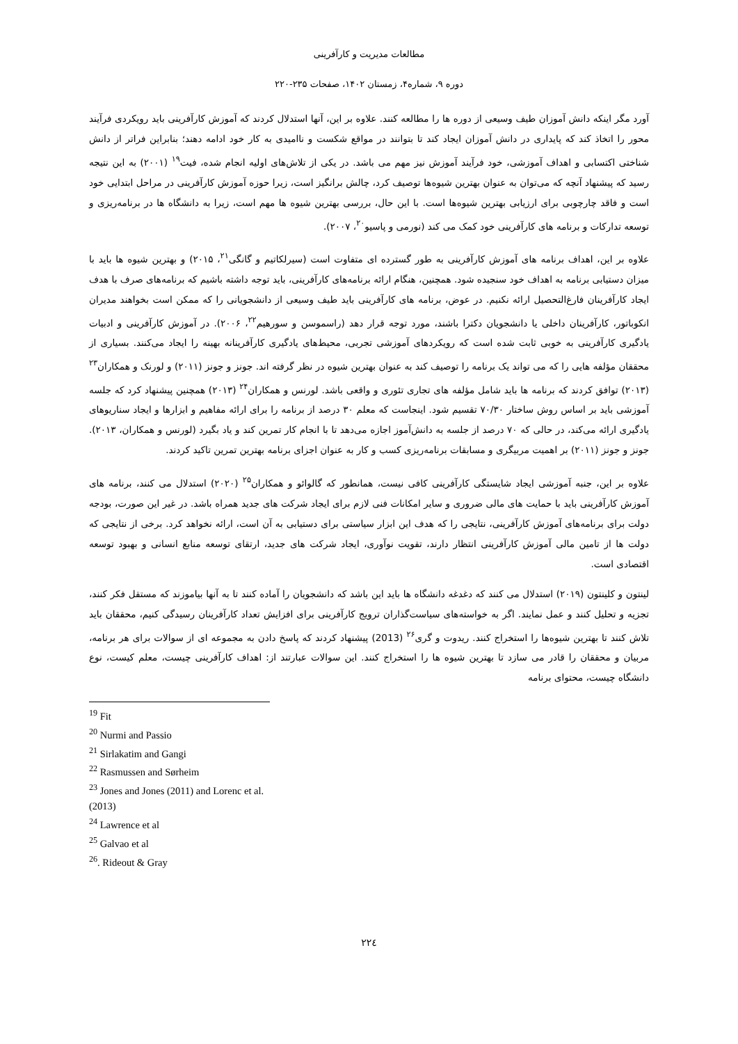مطالعات مدیریت و کارآفرینی
دوره ۹، شماره۴، زمستان ۱۴۰۲، صفحات ۲۳۵-۲۲۰
آورد مگر اینکه دانش آموزان طیف وسیعی از دوره ها را مطالعه کنند. علاوه بر این، آنها استدلال کردند که آموزش کارآفرینی باید رویکردی فرآیند محور را اتخاذ کند که پایداری در دانش آموزان ایجاد کند تا بتوانند در مواقع شکست و ناامیدی به کار خود ادامه دهند؛ بنابراین فراتر از دانش شناختی اکتسابی و اهداف آموزشی، خود فرآیند آموزش نیز مهم می باشد. در یکی از تلاش‌های اولیه انجام شده، فیت<sup>۱۹</sup> (۲۰۰۱) به این نتیجه رسید که پیشنهاد آنچه که می‌توان به عنوان بهترین شیوه‌ها توصیف کرد، چالش برانگیز است، زیرا حوزه آموزش کارآفرینی در مراحل ابتدایی خود است و فاقد چارچوبی برای ارزیابی بهترین شیوه‌ها است. با این حال، بررسی بهترین شیوه ها مهم است، زیرا به دانشگاه ها در برنامه‌ریزی و توسعه تدارکات و برنامه های کارآفرینی خود کمک می کند (نورمی و پاسیو<sup>۲۰</sup>، ۲۰۰۷).
علاوه بر این، اهداف برنامه های آموزش کارآفرینی به طور گسترده ای متفاوت است (سیرلکاتیم و گانگی<sup>۲۱</sup>، ۲۰۱۵) و بهترین شیوه ها باید با میزان دستیابی برنامه به اهداف خود سنجیده شود. همچنین، هنگام ارائه برنامه‌های کارآفرینی، باید توجه داشته باشیم که برنامه‌های صرف با هدف ایجاد کارآفرینان فارغ‌التحصیل ارائه نکنیم. در عوض، برنامه های کارآفرینی باید طیف وسیعی از دانشجویانی را که ممکن است بخواهند مدیران انکوباتور، کارآفرینان داخلی یا دانشجویان دکترا باشند، مورد توجه قرار دهد (راسموسن و سورهیم<sup>۲۲</sup>، ۲۰۰۶). در آموزش کارآفرینی و ادبیات یادگیری کارآفرینی به خوبی ثابت شده است که رویکردهای آموزشی تجربی، محیط‌های یادگیری کارآفرینانه بهینه را ایجاد می‌کنند. بسیاری از محققان مؤلفه هایی را که می تواند یک برنامه را توصیف کند به عنوان بهترین شیوه در نظر گرفته اند. جونز و جونز (۲۰۱۱) و لورنک و همکاران<sup>۲۳</sup> (۲۰۱۳) توافق کردند که برنامه ها باید شامل مؤلفه های تجاری تئوری و واقعی باشد. لورنس و همکاران<sup>۲۴</sup> (۲۰۱۳) همچنین پیشنهاد کرد که جلسه آموزشی باید بر اساس روش ساختار ۷۰/۳۰ تقسیم شود. اینجاست که معلم ۳۰ درصد از برنامه را برای ارائه مفاهیم و ابزارها و ایجاد سناریوهای یادگیری ارائه می‌کند، در حالی که ۷۰ درصد از جلسه به دانش‌آموز اجازه می‌دهد تا با انجام کار تمرین کند و یاد بگیرد (لورنس و همکاران، ۲۰۱۳). جونز و جونز (۲۰۱۱) بر اهمیت مربیگری و مسابقات برنامه‌ریزی کسب و کار به عنوان اجزای برنامه بهترین تمرین تاکید کردند.
علاوه بر این، جنبه آموزشی ایجاد شایستگی کارآفرینی کافی نیست، همانطور که گالوائو و همکاران<sup>۲۵</sup> (۲۰۲۰) استدلال می کنند، برنامه های آموزش کارآفرینی باید با حمایت های مالی ضروری و سایر امکانات فنی لازم برای ایجاد شرکت های جدید همراه باشد. در غیر این صورت، بودجه دولت برای برنامه‌های آموزش کارآفرینی، نتایجی را که هدف این ابزار سیاستی برای دستیابی به آن است، ارائه نخواهد کرد. برخی از نتایجی که دولت ها از تامین مالی آموزش کارآفرینی انتظار دارند، تقویت نوآوری، ایجاد شرکت های جدید، ارتقای توسعه منابع انسانی و بهبود توسعه اقتصادی است.
لینتون و کلینتون (۲۰۱۹) استدلال می کنند که دغدغه دانشگاه ها باید این باشد که دانشجویان را آماده کنند تا به آنها بیاموزند که مستقل فکر کنند، تجزیه و تحلیل کنند و عمل نمایند. اگر به خواسته‌های سیاست‌گذاران ترویج کارآفرینی برای افزایش تعداد کارآفرینان رسیدگی کنیم، محققان باید تلاش کنند تا بهترین شیوه‌ها را استخراج کنند. ریدوت و گری<sup>۲۶</sup> (2013) پیشنهاد کردند که پاسخ دادن به مجموعه ای از سوالات برای هر برنامه، مربیان و محققان را قادر می سازد تا بهترین شیوه ها را استخراج کنند. این سوالات عبارتند از: اهداف کارآفرینی چیست، معلم کیست، نوع دانشگاه چیست، محتوای برنامه
<sup>19</sup> Fit
<sup>20</sup> Nurmi and Passio
<sup>21</sup> Sirlakatim and Gangi
<sup>22</sup> Rasmussen and Sørheim
<sup>23</sup> Jones and Jones (2011) and Lorenc et al. (2013)
<sup>24</sup> Lawrence et al
<sup>25</sup> Galvao et al
<sup>26</sup>. Rideout & Gray
۲۲٤